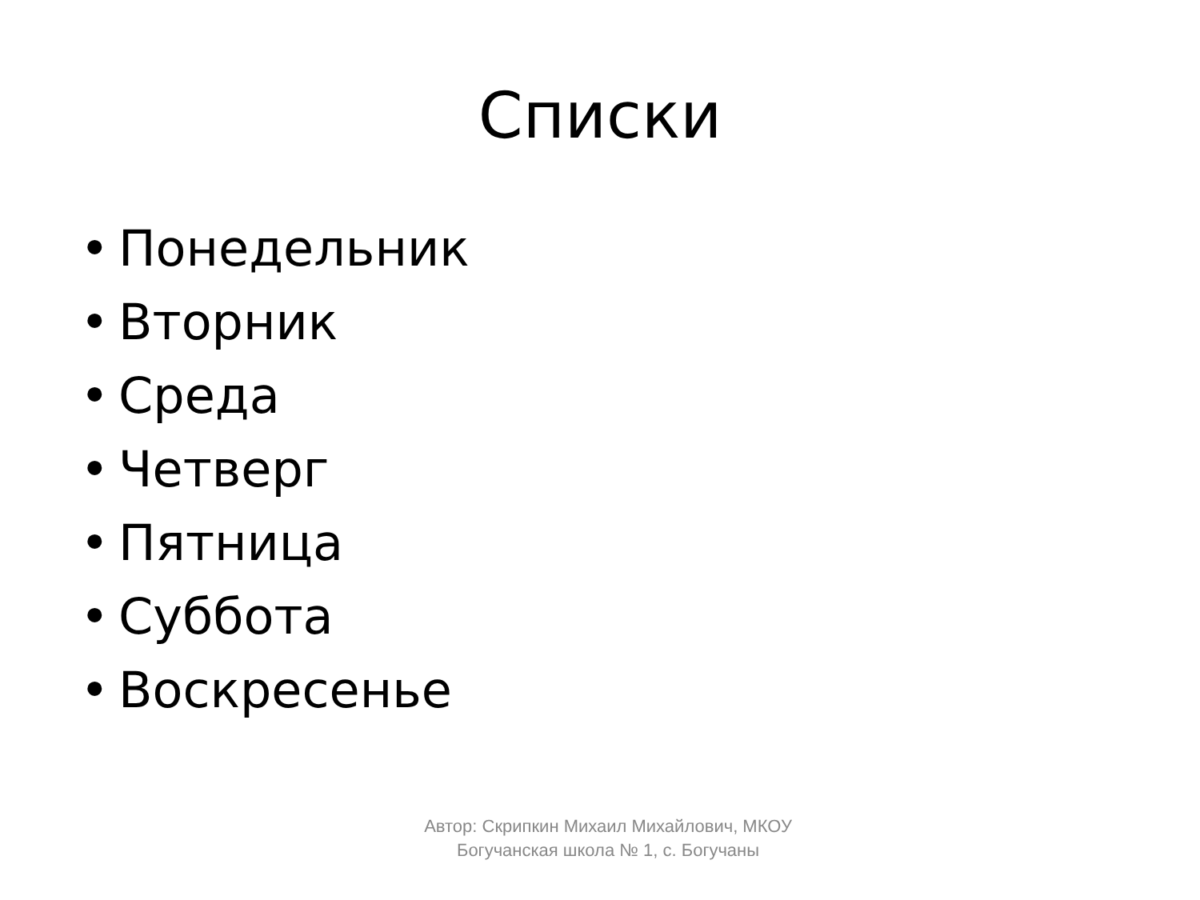Списки
• Понедельник
• Вторник
• Среда
• Четверг
• Пятница
• Суббота
• Воскресенье
Автор: Скрипкин Михаил Михайлович, МКОУ Богучанская школа № 1, с. Богучаны